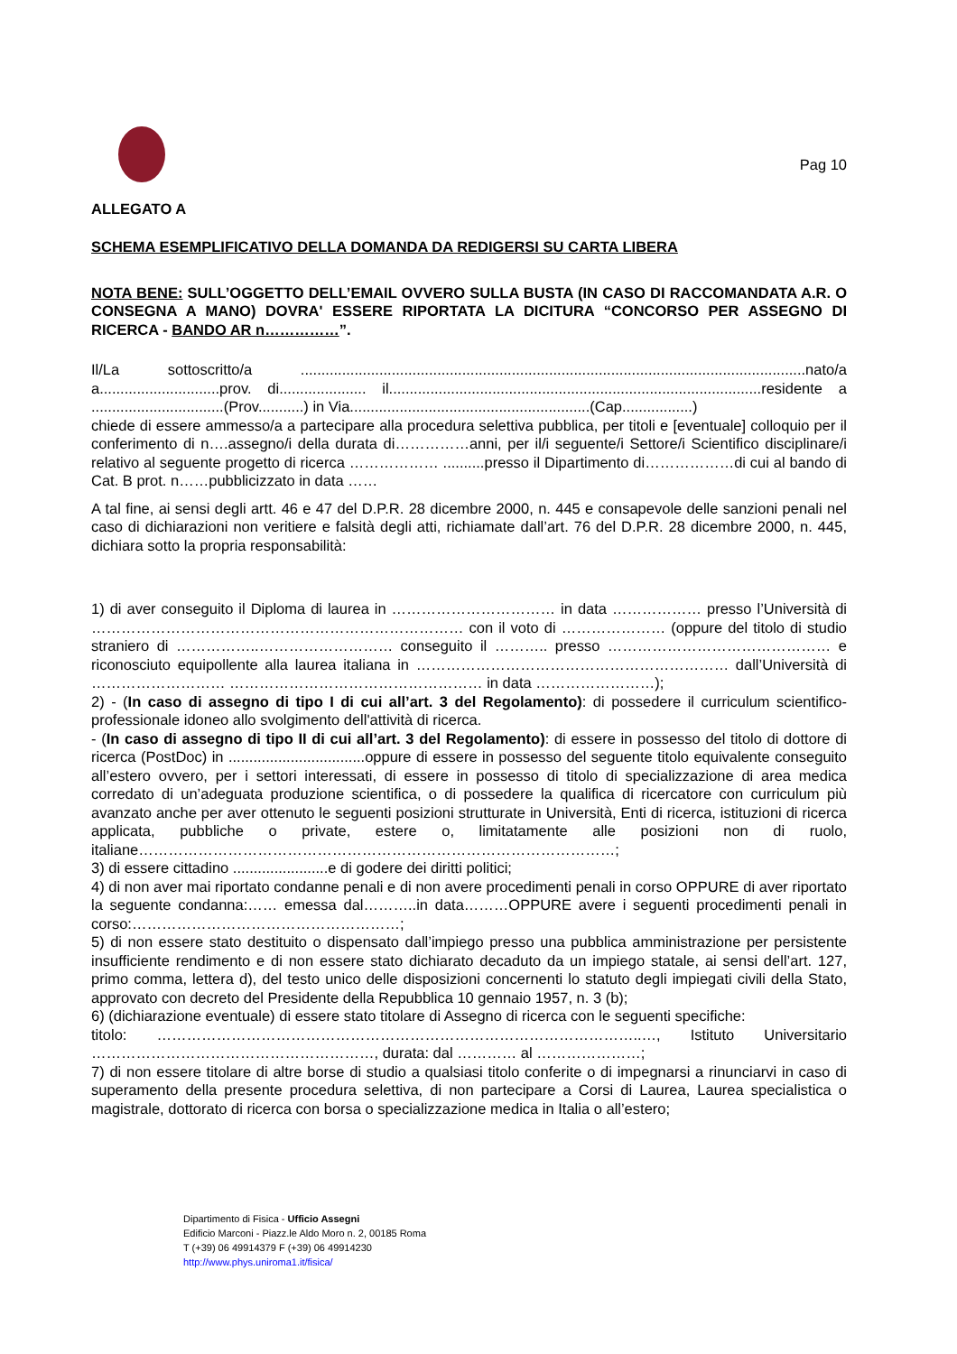Pag 10
ALLEGATO A
SCHEMA ESEMPLIFICATIVO DELLA DOMANDA DA REDIGERSI SU CARTA LIBERA
NOTA BENE: SULL’OGGETTO DELL’EMAIL OVVERO SULLA BUSTA (IN CASO DI RACCOMANDATA A.R. O CONSEGNA A MANO) DOVRA' ESSERE RIPORTATA LA DICITURA “CONCORSO PER ASSEGNO DI RICERCA - BANDO AR n……………”.
Il/La sottoscritto/a ..........................................................................................................................nato/a a.............................prov. di..................... il..........................................................................................residente a ................................(Prov...........) in Via..........................................................(Cap.................)
chiede di essere ammesso/a a partecipare alla procedura selettiva pubblica, per titoli e [eventuale] colloquio per il conferimento di n….assegno/i della durata di……………anni, per il/i seguente/i Settore/i Scientifico disciplinare/i relativo al seguente progetto di ricerca ……………… ..........presso il Dipartimento di………………di cui al bando di Cat. B prot. n……pubblicizzato in data ……
A tal fine, ai sensi degli artt. 46 e 47 del D.P.R. 28 dicembre 2000, n. 445 e consapevole delle sanzioni penali nel caso di dichiarazioni non veritiere e falsità degli atti, richiamate dall’art. 76 del D.P.R. 28 dicembre 2000, n. 445, dichiara sotto la propria responsabilità:
1) di aver conseguito il Diploma di laurea in …………………………… in data ……………… presso l’Università di ………………………………………………………………… con il voto di ………………… (oppure del titolo di studio straniero di ……………..……………………… conseguito il ……….. presso ……………………………………… e riconosciuto equipollente alla laurea italiana in ……………………………………………………… dall’Università di ……………………… …………………………………………… in data ……………………);
2) - (In caso di assegno di tipo I di cui all’art. 3 del Regolamento): di possedere il curriculum scientifico-professionale idoneo allo svolgimento dell'attività di ricerca.
- (In caso di assegno di tipo II di cui all’art. 3 del Regolamento): di essere in possesso del titolo di dottore di ricerca (PostDoc) in .................................oppure di essere in possesso del seguente titolo equivalente conseguito all’estero ovvero, per i settori interessati, di essere in possesso di titolo di specializzazione di area medica corredato di un’adeguata produzione scientifica, o di possedere la qualifica di ricercatore con curriculum più avanzato anche per aver ottenuto le seguenti posizioni strutturate in Università, Enti di ricerca, istituzioni di ricerca applicata, pubbliche o private, estere o, limitatamente alle posizioni non di ruolo, italiane……………………………………………………………………………………;
3) di essere cittadino .......................e di godere dei diritti politici;
4) di non aver mai riportato condanne penali e di non avere procedimenti penali in corso OPPURE di aver riportato la seguente condanna:…… emessa dal………..in data………OPPURE avere i seguenti procedimenti penali in corso:………………………………………………;
5) di non essere stato destituito o dispensato dall’impiego presso una pubblica amministrazione per persistente insufficiente rendimento e di non essere stato dichiarato decaduto da un impiego statale, ai sensi dell’art. 127, primo comma, lettera d), del testo unico delle disposizioni concernenti lo statuto degli impiegati civili della Stato, approvato con decreto del Presidente della Repubblica 10 gennaio 1957, n. 3 (b);
6) (dichiarazione eventuale) di essere stato titolare di Assegno di ricerca con le seguenti specifiche:
titolo: ……………………………………………………………………………………..…, Istituto Universitario …………………………………………………, durata: dal ………… al …………………;
7) di non essere titolare di altre borse di studio a qualsiasi titolo conferite o di impegnarsi a rinunciarvi in caso di superamento della presente procedura selettiva, di non partecipare a Corsi di Laurea, Laurea specialistica o magistrale, dottorato di ricerca con borsa o specializzazione medica in Italia o all’estero;
Dipartimento di Fisica - Ufficio Assegni
Edificio Marconi - Piazz.le Aldo Moro n. 2, 00185 Roma
T (+39) 06 49914379 F (+39) 06 49914230
http://www.phys.uniroma1.it/fisica/